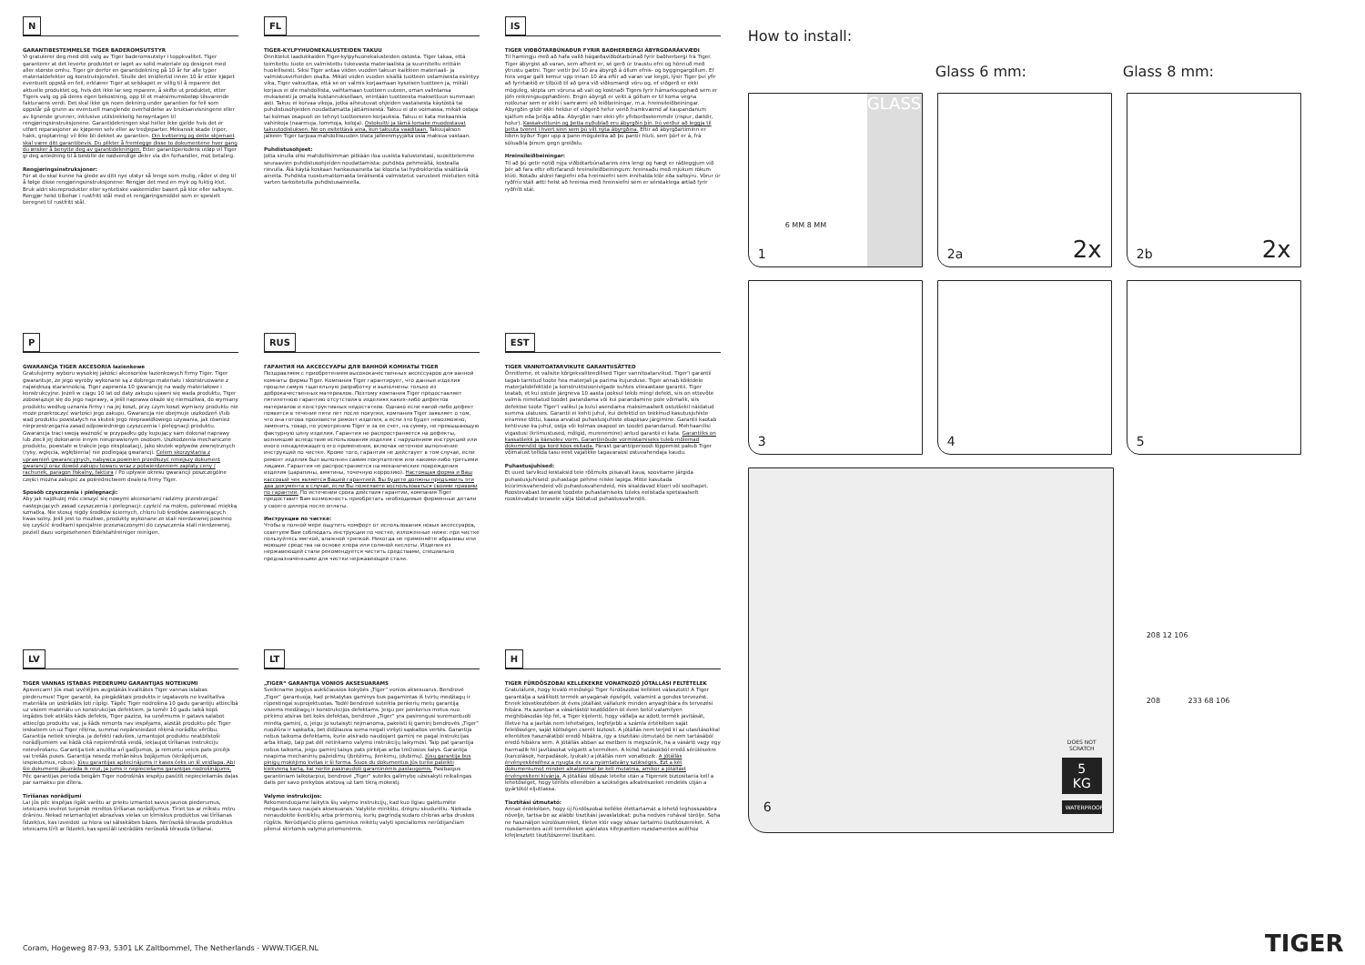N
GARANTIBESTEMMELSE TIGER BADEROMSUTSTYR
Vi gratulerer deg med ditt valg av Tiger baderomsutstyr i toppkvalitet. Tiger garanterer at det leverte produktet er laget av solid materiale og designet med aller største omhu. Tiger gir derfor en garantidekning på 10 år for alle typer materialdefekter og konstruksjonsfeil. Skulle det imidlertid innen 10 år etter kjøpet eventuelt oppstå en feil, erklærer Tiger at selskapet er villig til å reparere det aktuelle produktet og, hvis det ikke lar seg reparere, å skifte ut produktet, etter Tigers valg og på deres egen bekostning, opp til et maksimumsbeløp tilsvarende fakturaens verdi. Det skal ikke gis noen dekning under garantien for feil som oppstår på grunn av eventuell manglende overholdelse av bruksanvisningene eller av lignende grunner, inklusive utilstrekkelig hensyntagen til rengjøringsinstruksjonene. Garantidekningen skal heller ikke gjelde hvis det er utført reparasjoner av kjøperen selv eller av tredjeparter. Mekanisk skade (riper, hakk, groptæring) vil ikke bli dekket av garantien. Din kvittering og dette skjemaet skal være ditt garantibevis. Du plikter å fremlegge disse to dokumentene hver gang du ønsker å benytte deg av garantidekningen. Etter garantiperiodens utløp vil Tiger gi deg anledning til å bestille de nødvendige deler via din forhandler, mot betaling.
Rengjøringsinstruksjoner:
For at du skal kunne ha glede av ditt nye utstyr så lenge som mulig, råder vi deg til å følge disse rengjøringsinstruksjonene: Rengjør det med en myk og fuktig klut. Bruk aldri skureprodukter eller syntetiske vaskemidler basert på klor eller saltsyre. Rengjør helst tilbehør i rustfritt stål med et rengjøringsmiddel som er spesielt beregnet til rustfritt stål.
FL
TIGER-KYLPYHUONEKALUSTEIDEN TAKUU
Onnittelut laadukkaiden Tiger-kylpyhuonekalusteiden ostosta. Tiger takaa, että toimitettu tuote on valmistettu tukevasta materiaalista ja suunniteltu erittäin huolellisesti. Siksi Tiger antaa viiden vuoden takuun kaikkien materiaali- ja valmistusvirheiden osalta. Mikäli viiden vuoden sisällä tuotteen ostamisesta esiintyy vika, Tiger vakuuttaa, että se on valmis korjaamaan kyseisen tuotteen ja, mikäli korjaus ei ole mahdollista, vaihtamaan tuotteen uuteen, oman valintansa mukaisesti ja omalla kustannuksellaan, enintään tuotteesta maksettuun summaan asti. Takuu ei korvaa vikoja, jotka aiheutuvat ohjeiden vastaisesta käytöstä tai puhdistusohjeiden noudattamatta jättämisestä. Takuu ei ole voimassa, mikäli ostaja tai kolmas osapuoli on tehnyt tuotteeseen korjauksia. Takuu ei kata mekaanisia vahinkoja (naarmuja, lommoja, koloja). Ostokuitti ja tämä lomake muodostavat takuutodistuksen. Ne on esitettävä aina, kun takuuta vaaditaan. Takuujakson jälkeen Tiger tarjoaa mahdollisuuden tilata jälleenmyyjältä osia maksua vastaan.
Puhdistusohjeet:
Jotta sinulla olisi mahdollisimman pitkään iloa uusista kalusteistasi, suosittelemme seuraavien puhdistusohjeiden noudattamista: puhdista pehmeällä, kostealla rievulla. Älä käytä koskaan hankausaineita tai klooria tai hydrokloridia sisältäviä aineita. Puhdista ruostumattomasta teräksestä valmistetut varusteet mieluiten niitä varten tarkoitetulla puhdistusaineella.
IS
TIGER VIÐBÓTARBÚNAÐUR FYRIR BAÐHERBERGI ÁBYRGÐARÁKVÆÐI
Til hamingju með að hafa valið hágæðaviðbótarbúnað fyrir baðherbergi frá Tiger. Tiger ábyrgist að varan, sem afhent er, sé gerð úr traustu efni og hönnuð með ýtrustu gætni. Tiger veitir því 10 ára ábyrgð á öllum efnis- og byggingargöllum. Ef hins vegar galli kemur upp innan 10 ára eftir að varan var keypt, lýsir Tiger því yfir að fyrirtækið er tilbúið til að gera við viðkomandi vöru og, ef viðgerð er ekki möguleg, skipta um vöruna að vali og kostnaði Tigers fyrir hámarksupphæð sem er jöfn reikningsupphæðinni. Engin ábyrgð er veitt á göllum er til koma vegna notkunar sem er ekki í samræmi við leiðbeiningar, m.a. hreinsileiðbeiningar. Ábyrgðin gildir ekki heldur ef viðgerð hefur verið framkvæmd af kaupandanum sjálfum eða þriðja aðila. Ábyrgðin nær ekki yfir yfirborðsskemmdir (rispur, dældir, holur). Kassakvittunin og þetta eyðublað eru ábyrgðin þín. Þú verður að leggja til þetta tvennt í hvert sinn sem þú vilt nýta ábyrgðina. Eftir að ábyrgðartíminn er liðinn býður Tiger upp á þann möguleika að þú pantir hluti, sem þörf er á, frá söluaðila þínum gegn greiðslu.
Hreinsileiðbeiningar:
Til að þú getir notið nýja viðbótarbúnaðarins eins lengi og hægt er ráðleggjum við þér að fara eftir eftirfarandi hreinsileiðbeiningum: hreinsaðu með mjúkum rökum klúti. Notaðu aldrei fægiefni eða hreinsiefni sem innihalda klór eða saltsýru. Vörur úr ryðfríu stáli ætti helst að hreinsa með hreinsiefni sem er sérstaklega ætlað fyrir ryðfrítt stál.
P
GWARANCJA TIGER AKCESORIA łazienkowe
Gratulujemy wyboru wysokiej jakości akcesoriów łazienkowych firmy Tiger. Tiger gwarantuje, że jego wyroby wykonane są z dobrego materiału i skonstruowane z największą starannością. Tiger zapewnia 10 gwarancję na wady materiałowe i konstrukcyjne. Jeżeli w ciągu 10 lat od daty zakupu ujawni się wada produktu, Tiger zobowiązuje się do jego naprawy, a jeśli naprawa okaże się niemożliwa, do wymiany produktu według uznania firmy i na jej koszt, przy czym koszt wymiany produktu nie może przekroczyć wartości jego zakupu. Gwarancja nie obejmuje uszkodzeń i/lub wad produktu powstałych na skutek jego nieprawidłowego używania, jak również nieprzestrzegania zasad odpowiedniego czyszczenia i pielęgnacji produktu. Gwarancja traci swoją ważność w przypadku gdy kupujący sam dokonał naprawy lub zlecił jej dokonanie innym nieuprawionym osobom. Uszkodzenia mechaniczne produktu, powstałe w trakcie jego eksploatacji, jako skutek wpływów zewnętrznych (rysy, wgięcia, wgłębienia) nie podlegają gwarancji. Celem skorzystania z uprawnień gwarancyjnych, nabywca powinien przedłożyć niniejszy dokument gwarancji oraz dowód zakupu towaru wraz z potwierdzeniem zapłaty ceny / rachunek, paragon fiskalny, faktura / Po upływie okresu gwarancji poszczególne części można zakupić za pośrednictwem dealera firmy Tiger.
Sposób czyszczenia i pielęgnacji:
Aby jak najdłużej móc cieszyć się nowymi akcesoriami radzimy przestrzegać następujących zasad czyszczenia i pielęgnacji: czyścić na mokro, polerować miękką szmatką. Nie stosuj nigdy środków ściernych, chloru lub środków zawierających kwas solny. Jeśli jest to możliwe, produkty wykonane ze stali nierdzewnej powinno się czyścić środkami specjalnie przeznaczonymi do czyszczenia stali nierdzewnej. peziell dazu vorgesehenen Edelstahlreiniger reinigen.
RUS
ГАРАНТИЯ НА АКСЕССУАРЫ ДЛЯ ВАННОЙ КОМНАТЫ TIGER
Поздравляем с приобретением высококачественных аксессуаров для ванной комнаты фирмы Tiger. Компания Tiger гарантирует, что данные изделия прошли самую тщательную разработку и выполнены только из доброкачественных материалов. Поэтому компания Tiger предоставляет пятилетнюю гарантию отсутствия в изделиях каких-либо дефектов материалов и конструктивных недостатков. Однако если какой-либо дефект появится в течение пяти лет после покупки, компания Tiger заявляет о том, что она готова произвести ремонт изделия, а если это будет невозможно, заменить товар, по усмотрению Tiger и за ее счет, на сумму, не превышающую фактурную цену изделия. Гарантия не распространяется на дефекты, возникшие вследствие использования изделия с нарушением инструкций или иного ненадлежащего его применения, включая неточное выполнение инструкций по чистке. Кроме того, гарантия не действует в том случае, если ремонт изделия был выполнен самим покупателем или какими-либо третьими лицами. Гарантия не распространяется на механические повреждения изделия (царапины, вмятины, точечную коррозию). Настоящая форма и Ваш кассовый чек является Вашей гарантией. Вы будете должны предъявить эти два документа в случае, если Вы пожелаете воспользоваться своими правами по гарантии. По истечении срока действия гарантии, компания Tiger предоставит Вам возможность приобретать необходимые фирменные детали у своего дилера после оплаты.
Инструкции по чистке:
Чтобы в полной мере ощутить комфорт от использования новых аксессуаров, советуем Вам соблюдать инструкции по чистке, изложенные ниже: при чистке пользуйтесь мягкой, влажной тряпкой. Никогда не применяйте абразивы или моющие средства на основе хлора или соляной кислоты. Изделия из нержавеющей стали рекомендуется чистить средствами, специально предназначенными для чистки нержавеющей стали.
EST
TIGER VANNITOATARVIKUTE GARANTIISÄTTED
Õnnitleme, et valisite kõrgekvaliteedilised Tiger vannitoatarvikud. Tiger'i garantii tagab tarnitud toote hea materjali ja parima kujunduse. Tiger annab kõikidele materjalidefektide ja konstruktsioonivigade suhtes viieaastase garantii. Tiger teatab, et kui ostule järgneva 10 aasta jooksul tekib mingi defekt, siis on ettevõte valmis nimetatud toodet parandama või kui parandamine pole võimalik, siis defektse toote Tiger'i valikul ja kulul asendama maksimaalselt ostutšekil näidatud summa ulatuses. Garantii ei kehti juhul, kui defektid on tekkinud kasutusjuhiste eiramise tõttu, kaasa arvatud puhastusjuhiste ebapiisav järgimine. Garantii kaotab kehtivuse ka juhul, ostja või kolmas osapool on toodet parandanud. Mehhaanilisi vigastusi (kriimustused, mõlgid, murenemine) antud garantii ei kata. Garantiiks on kassatšekk ja käesolev vorm. Garantiinõude vormistamiseks tuleb mõlemad dokumendid iga kord koos esitada. Pärast garantiiperioodi lõppemist pakub Tiger võimalust tellida tasu eest vajalikke tagavaraosi ostuvahendaja kaudu.
Puhastusjuhised:
Et uued tarvikud kestaksid teie rõõmuks piisavalt kaua, soovitame järgida puhastusjuhiseid: puhastage pehme niiske lapiga. Mitte kasutada küürimisvahendeid või puhastusvahendeid, mis sisaldavad kloori või soolhapet. Roostevabast terasest toodete puhastamiseks tuleks eelistada spetsiaalselt roostevabale terasele välja töötatud puhastusvahendit.
LV
TIGER VANNAS ISTABAS PIEDERUMU GARANTIJAS NOTEIKUMI
Apsveicam! Jūs esat izvēlējies augstākās kvalitātes Tiger vannas istabas piederumus! Tiger garantē, ka piegādātais produkts ir izgatavots no kvalitatīva materiāla un izstrādāts ļoti rūpīgi. Tāpēc Tiger nodrošina 10 gadu garantiju attiecībā uz visiem materiālu un konstrukcijas defektiem. Ja tomēr 10 gadu laikā kopš iegādes tiek atklāts kāds defekts, Tiger paziņo, ka uzņēmums ir gatavs salabot attiecīgo produktu vai, ja šāds remonts nav iespējams, aizstāt produktu pēc Tiger ieskatiem un uz Tiger rēķina, summai nepārsniedzot rēķinā norādīto vērtību. Garantija netiek sniegta, ja defekti radušies, izmantojot produktu neatbilstoši norādījumiem vai kādā citā nepiemērotā veidā, iekļaujot tīrīšanas instrukciju neievērošanu. Garantija tiek anulēta arī gadījumos, ja remontu veicis pats pircējs vai trešās puses. Garantija nesedz mehāniskus bojājumus (skrāpējumus, iespiedumus, robus). Jūsu garantijas apliecinājums ir kases čeks un šī veidlapa. Abi šie dokumenti jāuzrāda ik reizi, ja jums ir nepieciešams garantijas nodrošinājums. Pēc garantijas perioda beigām Tiger nodrošinās iespēju pasūtīt nepieciešamās daļas par samaksu pie dīlera.
Tīrīšanas norādījumi
Lai jūs pēc iespējas ilgāk varētu ar prieku izmantot savus jaunos piederumus, ieteicams ievērot turpmāk minētos tīrīšanas norādījumus. Tīriet tos ar mīkstu mitru drāniņu. Nekad neizmantojiet abrazīvas vielas un ķīmiskus produktus vai tīrīšanas līdzekļus, kas izveidoti uz hlora vai sālsskābes bāzes. Nerūsošā tērauda produktus ieteicams tīrīt ar līdzekli, kas speciāli izstrādāts nerūsošā tērauda tīrīšanai.
LT
„TIGER“ GARANTIJA VONIOS AKSESUARAMS
Sveikiname įsigijus aukščiausios kokybės „Tiger“ vonios aksesuarus. Bendrovė „Tiger“ garantuoja, kad pristatytas gaminys bus pagamintas iš tvirtų medžiagų ir rūpestingai suprojektuotas. Todėl bendrovė suteikia penkerių metų garantiją visiems medžiagų ir konstrukcijos defektams. Jeigu per penkerius metus nuo pirkimo atsiras bet koks defektas, bendrovė „Tiger“ yra pasirengusi suremontuoti minėtą gaminį, o, jeigu jo sutaisyti neįmanoma, pakeisti šį gaminį bendrovės „Tiger“ nuožiūra ir sąskaita, bet didžiausia suma negali viršyti sąskaitos vertės. Garantija nebus taikoma defektams, kurie atsirado naudojant gaminį ne pagal instrukcijas arba kitaip, taip pat dėl netinkamo valymo instrukcijų laikymosi. Taip pat garantija nebus taikoma, jeigu gaminį taisys pats pirkėjas arba trečiosios šalys. Garantija neapima mechaninių pažeidimų (įbrėžimų, įlenkimų, įdubimų). Jūsų garantija bus pinigų mokėjimo kvitas ir ši forma. Šiuos du dokumentus Jūs turite pateikti kiekvieną kartą, kai norite pasinaudoti garantinėmis paslaugomis. Pasibaigus garantiniam laikotarpiui, bendrovė „Tiger“ suteiks galimybę užsisakyti reikalingas dalis per savo prekybos atstovą už tam tikrą mokestį.
Valymo instrukcijos:
Rekomenduojame laikytis šių valymo instrukcijų, kad kuo ilgiau galėtumėte mėgautis savo naujais aksesuarais. Valykite minkštu, drėgnu skudurėliu. Niekada nenaudokite šveitiklių arba priemonių, kurių pagrindą sudaro chloras arba druskos rūgštis. Nerūdijančio plieno gaminius reikėtų valyti specialiomis nerūdijančiam plienui skirtomis valymo priemonėmis.
H
TIGER FÜRDŐSZOBAI KELLÉKEKRE VONATKOZÓ JÓTÁLLÁSI FELTÉTELEK
Gratulálunk, hogy kiváló minőségű Tiger fürdőszobai kelléket választott! A Tiger garantálja a szállított termék anyagának épségét, valamint a gondos tervezést. Ennek következtében öt éves jótállást vállalunk minden anyaghibára és tervezési hibára. Ha azonban a vásárlástól kezdődően öt éven belül valamilyen meghibásodás lép fel, a Tiger kijelenti, hogy vállalja az adott termék javítását, illetve ha a javítás nem lehetséges, legfeljebb a számla értékében saját felelősségre, saját költségen cserét biztosít. A jótállás nem terjed ki az utasításokkal ellentétes használatból eredő hibákra, így a tisztítási útmutató be nem tartásából eredő hibákra sem. A jótállás abban az esetben is megszűnik, ha a vásárló vagy egy harmadik fél javításokat végzett a terméken. A külső hatásokból eredő sérülésekre (karcolások, horpadások, lyukak) a jótállás nem vonatkozik. A jótállás érvényesítéséhez a nyugta és ez a nyomtatvány szükséges. Ezt a két dokumentumot minden alkalommal be kell mutatnia, amikor a jótállást érvényesíteni kívánja. A jótállási időszak letelte után a Tigernek biztosítania kell a lehetőséget, hogy térítés ellenében a szükséges alkatrészeket rendelés útján a gyártótól eljuttassa.
Tisztítási útmutató:
Annak érdekében, hogy új fürdőszobai kelléke élettartamát a lehető leghosszabbra növelje, tartsa be az alábbi tisztítási javaslatokat: puha nedves ruhával törölje. Soha ne használjon súrolószereket, illetve klór vagy sósav tartalmú tisztítószereket. A rozsdamentes acél termékeket ajánlatos kifejezetten rozsdamentes acélhoz kifejlesztett tisztítószerrel tisztítani.
How to install:
Glass 6 mm: Glass 8 mm:
1
GLASS
6 MM 8 MM
2a 2x
2b 2x
3
4
5
6
DOES NOT SCRATCH
5
KG
WATERPROOF
208 12 106
208 233 68 106
Coram, Hogeweg 87-93, 5301 LK Zaltbommel, The Netherlands - WWW.TIGER.NL
TIGER